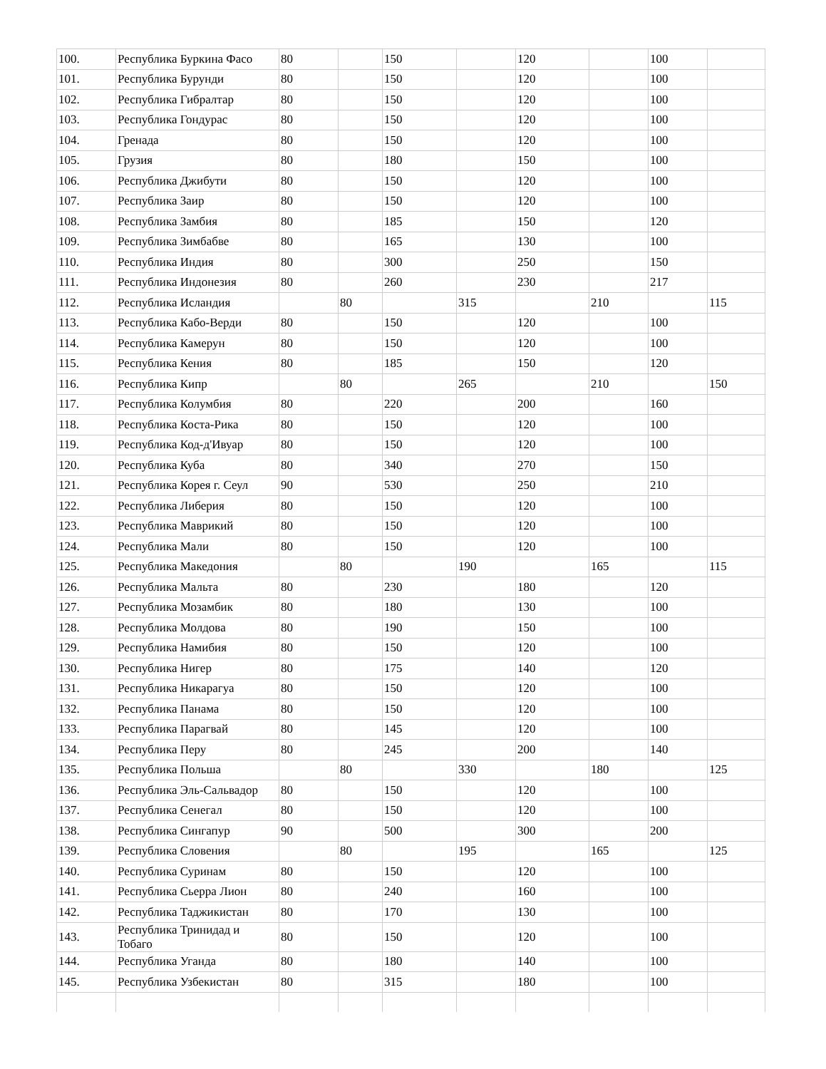| 100. | Республика Буркина Фасо | 80 | | 150 | | 120 | | 100 | |
| 101. | Республика Бурунди | 80 | | 150 | | 120 | | 100 | |
| 102. | Республика Гибралтар | 80 | | 150 | | 120 | | 100 | |
| 103. | Республика Гондурас | 80 | | 150 | | 120 | | 100 | |
| 104. | Гренада | 80 | | 150 | | 120 | | 100 | |
| 105. | Грузия | 80 | | 180 | | 150 | | 100 | |
| 106. | Республика Джибути | 80 | | 150 | | 120 | | 100 | |
| 107. | Республика Заир | 80 | | 150 | | 120 | | 100 | |
| 108. | Республика Замбия | 80 | | 185 | | 150 | | 120 | |
| 109. | Республика Зимбабве | 80 | | 165 | | 130 | | 100 | |
| 110. | Республика Индия | 80 | | 300 | | 250 | | 150 | |
| 111. | Республика Индонезия | 80 | | 260 | | 230 | | 217 | |
| 112. | Республика Исландия | | 80 | | 315 | | 210 | | 115 |
| 113. | Республика Кабо-Верди | 80 | | 150 | | 120 | | 100 | |
| 114. | Республика Камерун | 80 | | 150 | | 120 | | 100 | |
| 115. | Республика Кения | 80 | | 185 | | 150 | | 120 | |
| 116. | Республика Кипр | | 80 | | 265 | | 210 | | 150 |
| 117. | Республика Колумбия | 80 | | 220 | | 200 | | 160 | |
| 118. | Республика Коста-Рика | 80 | | 150 | | 120 | | 100 | |
| 119. | Республика Код-д'Ивуар | 80 | | 150 | | 120 | | 100 | |
| 120. | Республика Куба | 80 | | 340 | | 270 | | 150 | |
| 121. | Республика Корея г. Сеул | 90 | | 530 | | 250 | | 210 | |
| 122. | Республика Либерия | 80 | | 150 | | 120 | | 100 | |
| 123. | Республика Маврикий | 80 | | 150 | | 120 | | 100 | |
| 124. | Республика Мали | 80 | | 150 | | 120 | | 100 | |
| 125. | Республика Македония | | 80 | | 190 | | 165 | | 115 |
| 126. | Республика Мальта | 80 | | 230 | | 180 | | 120 | |
| 127. | Республика Мозамбик | 80 | | 180 | | 130 | | 100 | |
| 128. | Республика Молдова | 80 | | 190 | | 150 | | 100 | |
| 129. | Республика Намибия | 80 | | 150 | | 120 | | 100 | |
| 130. | Республика Нигер | 80 | | 175 | | 140 | | 120 | |
| 131. | Республика Никарагуа | 80 | | 150 | | 120 | | 100 | |
| 132. | Республика Панама | 80 | | 150 | | 120 | | 100 | |
| 133. | Республика Парагвай | 80 | | 145 | | 120 | | 100 | |
| 134. | Республика Перу | 80 | | 245 | | 200 | | 140 | |
| 135. | Республика Польша | | 80 | | 330 | | 180 | | 125 |
| 136. | Республика Эль-Сальвадор | 80 | | 150 | | 120 | | 100 | |
| 137. | Республика Сенегал | 80 | | 150 | | 120 | | 100 | |
| 138. | Республика Сингапур | 90 | | 500 | | 300 | | 200 | |
| 139. | Республика Словения | | 80 | | 195 | | 165 | | 125 |
| 140. | Республика Суринам | 80 | | 150 | | 120 | | 100 | |
| 141. | Республика Сьерра Лион | 80 | | 240 | | 160 | | 100 | |
| 142. | Республика Таджикистан | 80 | | 170 | | 130 | | 100 | |
| 143. | Республика Тринидад и Тобаго | 80 | | 150 | | 120 | | 100 | |
| 144. | Республика Уганда | 80 | | 180 | | 140 | | 100 | |
| 145. | Республика Узбекистан | 80 | | 315 | | 180 | | 100 | |